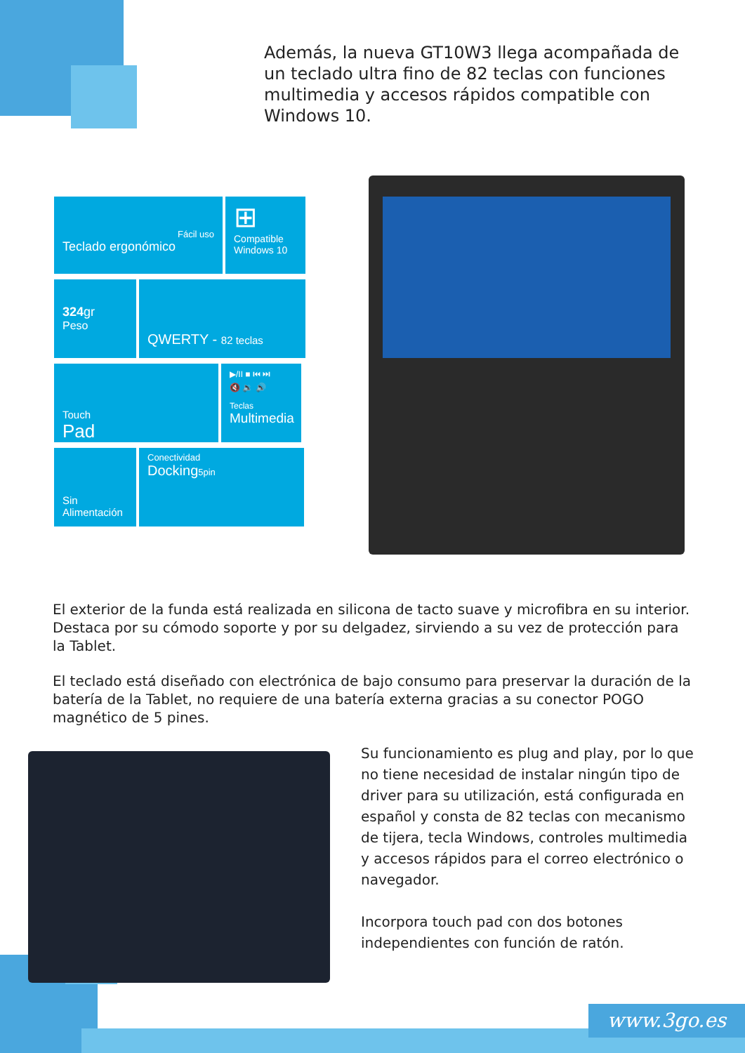Además, la nueva GT10W3 llega acompañada de un teclado ultra fino de 82 teclas con funciones multimedia y accesos rápidos compatible con Windows 10.
Fácil uso
Teclado ergonómico
⊞
Compatible Windows 10
324gr
Peso
QWERTY - 82 teclas
Touch
Pad
▶/II ■ ⏮ ⏭
🔇 🔉 🔊
Teclas
Multimedia
Sin Alimentación
Conectividad
Docking5pin
El exterior de la funda está realizada en silicona de tacto suave y microfibra en su interior. Destaca por su cómodo soporte y por su delgadez, sirviendo a su vez de protección para la Tablet.
El teclado está diseñado con electrónica de bajo consumo para preservar la duración de la batería de la Tablet, no requiere de una batería externa gracias a su conector POGO magnético de 5 pines.
Su funcionamiento es plug and play, por lo que no tiene necesidad de instalar ningún tipo de driver para su utilización, está configurada en español y consta de 82 teclas con mecanismo de tijera, tecla Windows, controles multimedia y accesos rápidos para el correo electrónico o navegador.
Incorpora touch pad con dos botones independientes con función de ratón.
www.3go.es